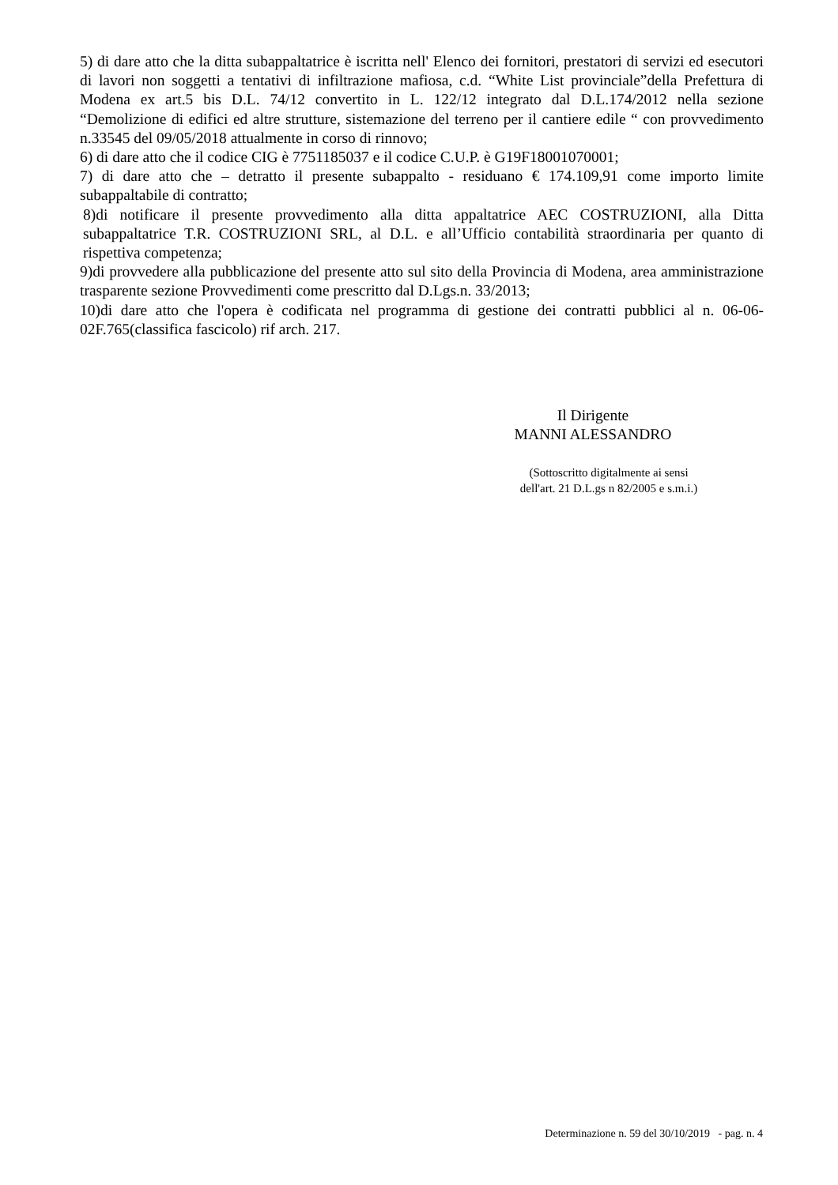5) di dare atto che la ditta subappaltatrice è iscritta nell' Elenco dei fornitori, prestatori di servizi ed esecutori di lavori non soggetti a tentativi di infiltrazione mafiosa, c.d. “White List provinciale”della Prefettura di Modena ex art.5 bis D.L. 74/12 convertito in L. 122/12 integrato dal D.L.174/2012 nella sezione “Demolizione di edifici ed altre strutture, sistemazione del terreno per il cantiere edile “ con provvedimento n.33545 del 09/05/2018 attualmente in corso di rinnovo;
6) di dare atto che il codice CIG è 7751185037 e il codice C.U.P. è G19F18001070001;
7) di dare atto che – detratto il presente subappalto - residuano € 174.109,91 come importo limite subappaltabile di contratto;
8)di notificare il presente provvedimento alla ditta appaltatrice AEC COSTRUZIONI, alla Ditta subappaltatrice T.R. COSTRUZIONI SRL, al D.L. e all’Ufficio contabilità straordinaria per quanto di rispettiva competenza;
9)di provvedere alla pubblicazione del presente atto sul sito della Provincia di Modena, area amministrazione trasparente sezione Provvedimenti come prescritto dal D.Lgs.n. 33/2013;
10)di dare atto che l'opera è codificata nel programma di gestione dei contratti pubblici al n. 06-06-02F.765(classifica fascicolo) rif arch. 217.
Il Dirigente
MANNI ALESSANDRO
(Sottoscritto digitalmente ai sensi
dell'art. 21 D.L.gs n 82/2005 e s.m.i.)
Determinazione n. 59 del 30/10/2019 - pag. n. 4